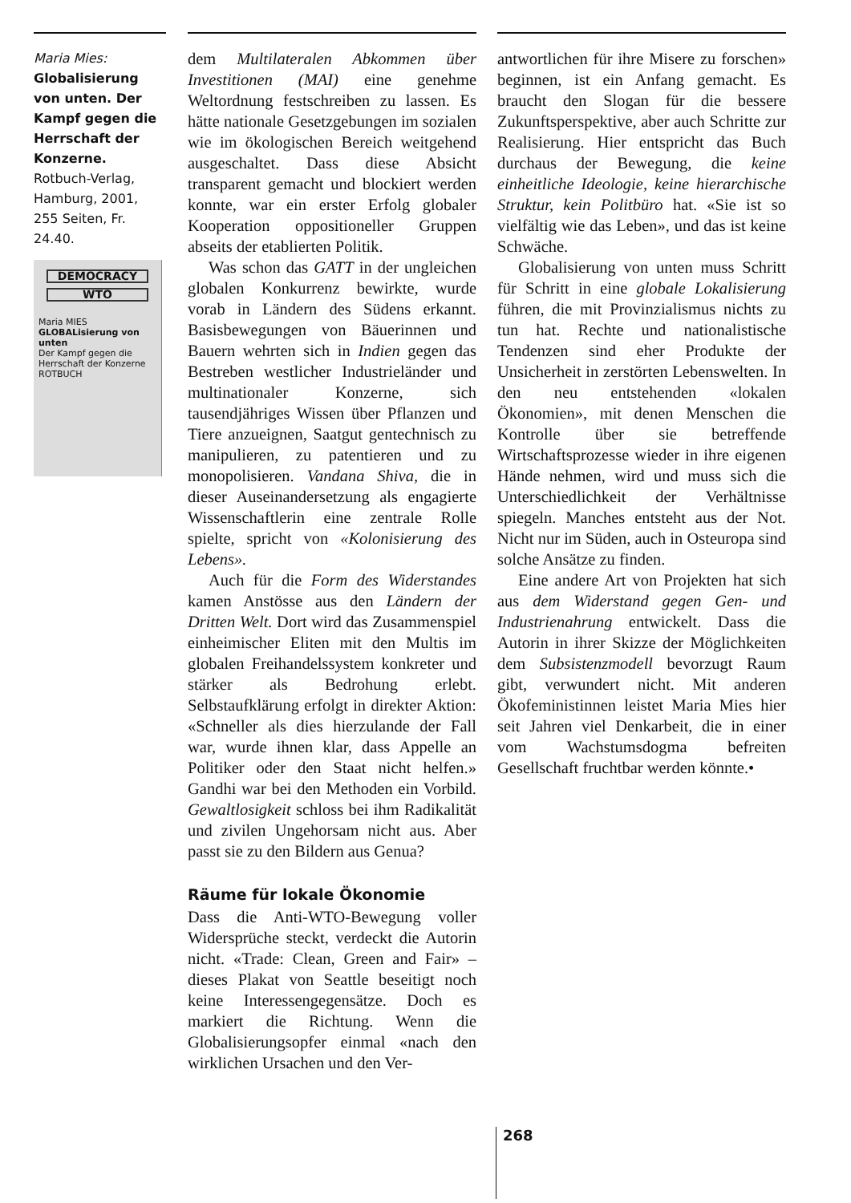Maria Mies: Globalisierung von unten. Der Kampf gegen die Herrschaft der Konzerne. Rotbuch-Verlag, Hamburg, 2001, 255 Seiten, Fr. 24.40.
DEMOCRACY
WTO
Maria MIES
GLOBALisierung von unten
Der Kampf gegen die Herrschaft der Konzerne
ROTBUCH
dem Multilateralen Abkommen über Investitionen (MAI) eine genehme Weltordnung festschreiben zu lassen. Es hätte nationale Gesetzgebungen im sozialen wie im ökologischen Bereich weitgehend ausgeschaltet. Dass diese Absicht transparent gemacht und blockiert werden konnte, war ein erster Erfolg globaler Kooperation oppositioneller Gruppen abseits der etablierten Politik.
Was schon das GATT in der ungleichen globalen Konkurrenz bewirkte, wurde vorab in Ländern des Südens erkannt. Basisbewegungen von Bäuerinnen und Bauern wehrten sich in Indien gegen das Bestreben westlicher Industrieländer und multinationaler Konzerne, sich tausendjähriges Wissen über Pflanzen und Tiere anzueignen, Saatgut gentechnisch zu manipulieren, zu patentieren und zu monopolisieren. Vandana Shiva, die in dieser Auseinandersetzung als engagierte Wissenschaftlerin eine zentrale Rolle spielte, spricht von «Kolonisierung des Lebens».
Auch für die Form des Widerstandes kamen Anstösse aus den Ländern der Dritten Welt. Dort wird das Zusammenspiel einheimischer Eliten mit den Multis im globalen Freihandelssystem konkreter und stärker als Bedrohung erlebt. Selbstaufklärung erfolgt in direkter Aktion: «Schneller als dies hierzulande der Fall war, wurde ihnen klar, dass Appelle an Politiker oder den Staat nicht helfen.» Gandhi war bei den Methoden ein Vorbild. Gewaltlosigkeit schloss bei ihm Radikalität und zivilen Ungehorsam nicht aus. Aber passt sie zu den Bildern aus Genua?
Räume für lokale Ökonomie
Dass die Anti-WTO-Bewegung voller Widersprüche steckt, verdeckt die Autorin nicht. «Trade: Clean, Green and Fair» – dieses Plakat von Seattle beseitigt noch keine Interessengegensätze. Doch es markiert die Richtung. Wenn die Globalisierungsopfer einmal «nach den wirklichen Ursachen und den Ver-
antwortlichen für ihre Misere zu forschen» beginnen, ist ein Anfang gemacht. Es braucht den Slogan für die bessere Zukunftsperspektive, aber auch Schritte zur Realisierung. Hier entspricht das Buch durchaus der Bewegung, die keine einheitliche Ideologie, keine hierarchische Struktur, kein Politbüro hat. «Sie ist so vielfältig wie das Leben», und das ist keine Schwäche.
Globalisierung von unten muss Schritt für Schritt in eine globale Lokalisierung führen, die mit Provinzialismus nichts zu tun hat. Rechte und nationalistische Tendenzen sind eher Produkte der Unsicherheit in zerstörten Lebenswelten. In den neu entstehenden «lokalen Ökonomien», mit denen Menschen die Kontrolle über sie betreffende Wirtschaftsprozesse wieder in ihre eigenen Hände nehmen, wird und muss sich die Unterschiedlichkeit der Verhältnisse spiegeln. Manches entsteht aus der Not. Nicht nur im Süden, auch in Osteuropa sind solche Ansätze zu finden.
Eine andere Art von Projekten hat sich aus dem Widerstand gegen Gen- und Industrienahrung entwickelt. Dass die Autorin in ihrer Skizze der Möglichkeiten dem Subsistenzmodell bevorzugt Raum gibt, verwundert nicht. Mit anderen Ökofeministinnen leistet Maria Mies hier seit Jahren viel Denkarbeit, die in einer vom Wachstumsdogma befreiten Gesellschaft fruchtbar werden könnte.•
268